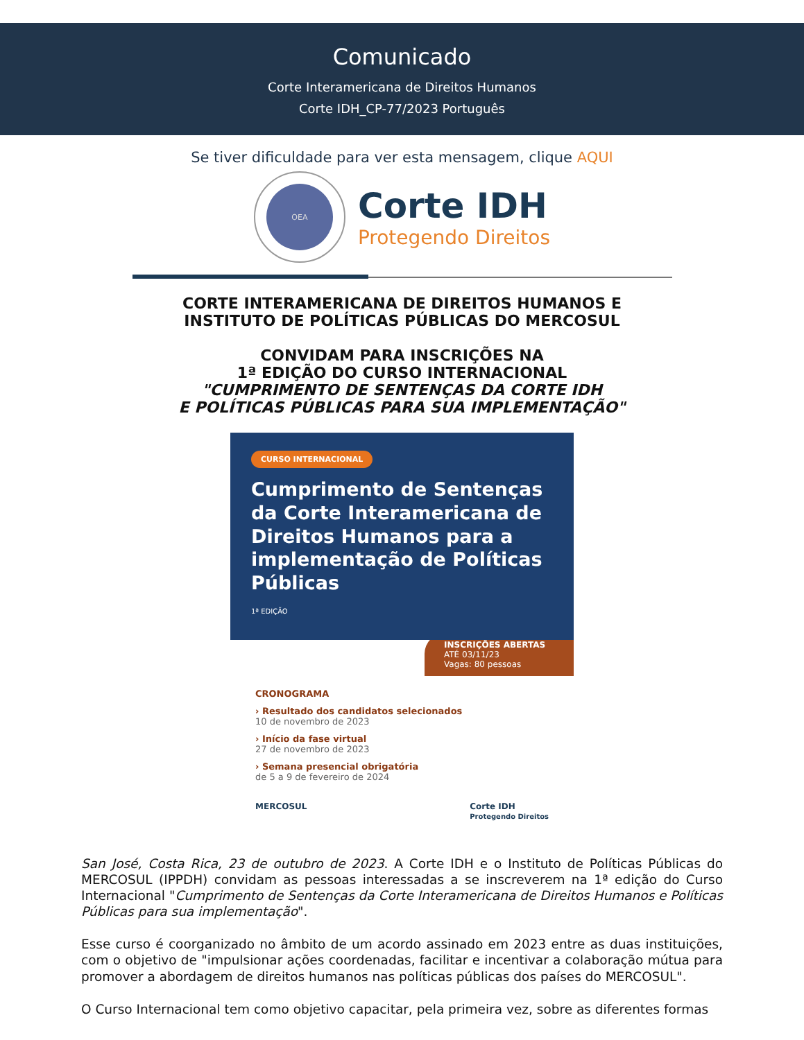Comunicado
Corte Interamericana de Direitos Humanos
Corte IDH_CP-77/2023 Português
Se tiver dificuldade para ver esta mensagem, clique AQUI
OEA
Corte IDH
Protegendo Direitos
CORTE INTERAMERICANA DE DIREITOS HUMANOS E
INSTITUTO DE POLÍTICAS PÚBLICAS DO MERCOSUL
CONVIDAM PARA INSCRIÇÕES NA
1ª EDIÇÃO DO CURSO INTERNACIONAL
"CUMPRIMENTO DE SENTENÇAS DA CORTE IDH
E POLÍTICAS PÚBLICAS PARA SUA IMPLEMENTAÇÃO"
CURSO INTERNACIONAL
Cumprimento de Sentenças da Corte Interamericana de Direitos Humanos para a implementação de Políticas Públicas
1ª EDIÇÃO
INSCRIÇÕES ABERTAS
ATÉ 03/11/23
Vagas: 80 pessoas
CRONOGRAMA
› Resultado dos candidatos selecionados
10 de novembro de 2023
› Início da fase virtual
27 de novembro de 2023
› Semana presencial obrigatória
de 5 a 9 de fevereiro de 2024
MERCOSUL Corte IDH
Protegendo Direitos
San José, Costa Rica, 23 de outubro de 2023. A Corte IDH e o Instituto de Políticas Públicas do MERCOSUL (IPPDH) convidam as pessoas interessadas a se inscreverem na 1ª edição do Curso Internacional "Cumprimento de Sentenças da Corte Interamericana de Direitos Humanos e Políticas Públicas para sua implementação".
Esse curso é coorganizado no âmbito de um acordo assinado em 2023 entre as duas instituições, com o objetivo de "impulsionar ações coordenadas, facilitar e incentivar a colaboração mútua para promover a abordagem de direitos humanos nas políticas públicas dos países do MERCOSUL".
O Curso Internacional tem como objetivo capacitar, pela primeira vez, sobre as diferentes formas